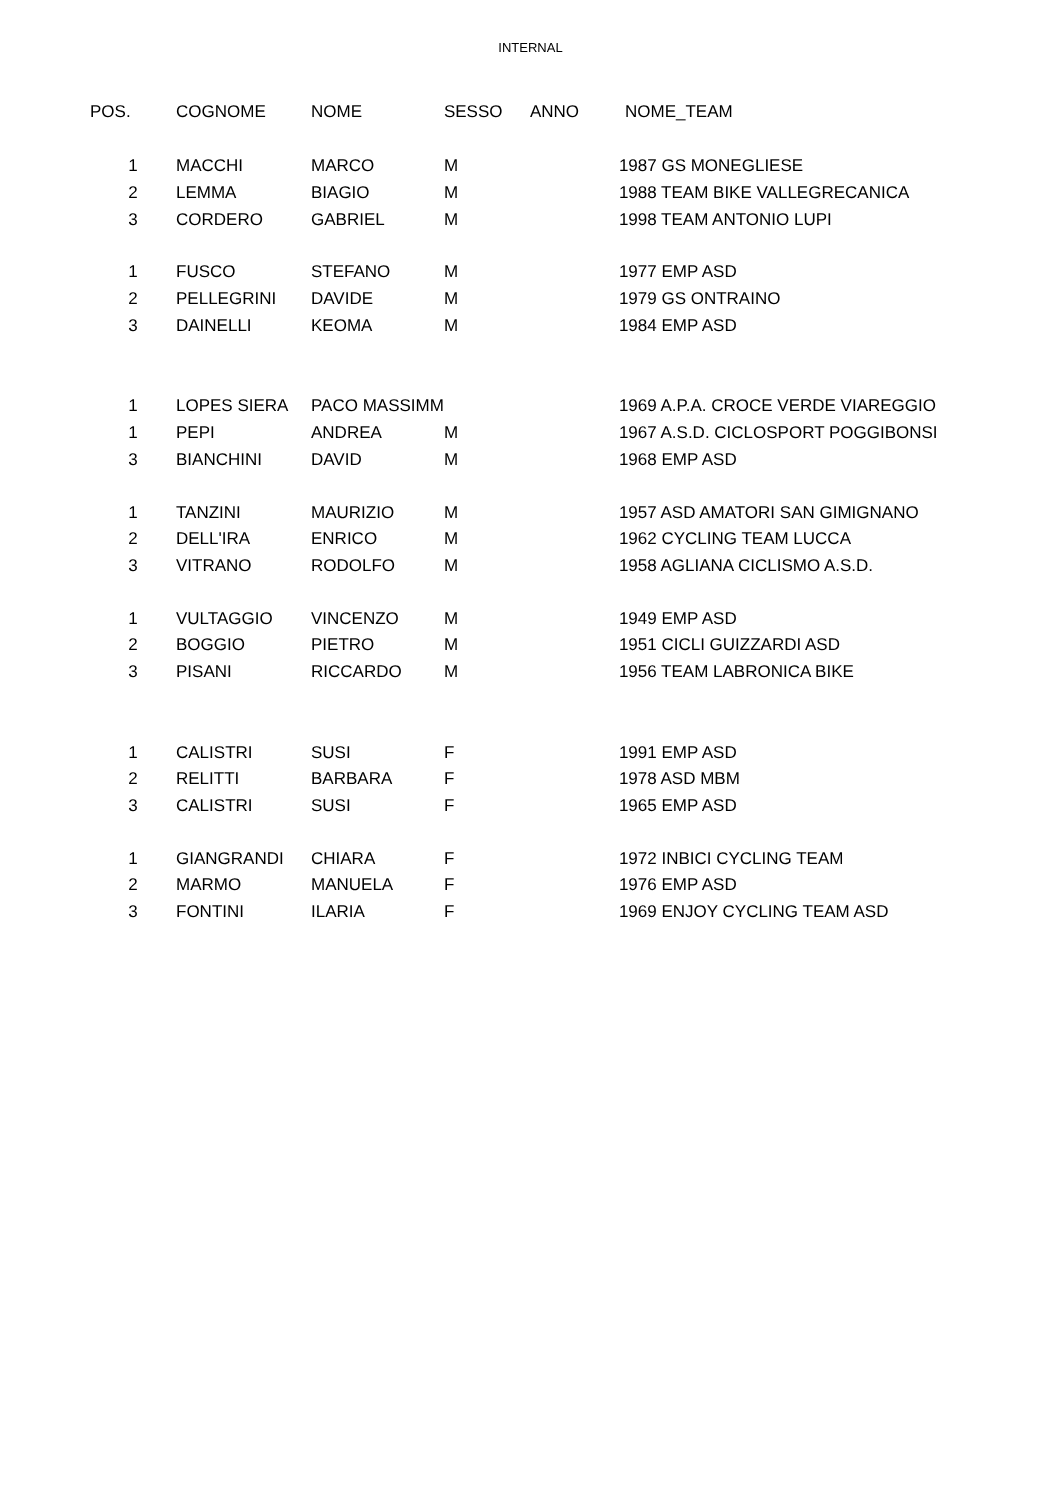INTERNAL
| POS. | COGNOME | NOME | SESSO | ANNO | NOME_TEAM |
| --- | --- | --- | --- | --- | --- |
| 1 | MACCHI | MARCO | M | 1987 GS MONEGLIESE | |
| 2 | LEMMA | BIAGIO | M | 1988 TEAM BIKE VALLEGRECANICA | |
| 3 | CORDERO | GABRIEL | M | 1998 TEAM ANTONIO LUPI | |
| 1 | FUSCO | STEFANO | M | 1977 EMP ASD | |
| 2 | PELLEGRINI | DAVIDE | M | 1979 GS ONTRAINO | |
| 3 | DAINELLI | KEOMA | M | 1984 EMP ASD | |
| 1 | LOPES SIERA | PACO MASSIMM | | 1969 A.P.A. CROCE VERDE VIAREGGIO | |
| 1 | PEPI | ANDREA | M | 1967 A.S.D. CICLOSPORT POGGIBONSI | |
| 3 | BIANCHINI | DAVID | M | 1968 EMP ASD | |
| 1 | TANZINI | MAURIZIO | M | 1957 ASD AMATORI SAN GIMIGNANO | |
| 2 | DELL'IRA | ENRICO | M | 1962 CYCLING TEAM LUCCA | |
| 3 | VITRANO | RODOLFO | M | 1958 AGLIANA CICLISMO A.S.D. | |
| 1 | VULTAGGIO | VINCENZO | M | 1949 EMP ASD | |
| 2 | BOGGIO | PIETRO | M | 1951 CICLI GUIZZARDI ASD | |
| 3 | PISANI | RICCARDO | M | 1956 TEAM LABRONICA BIKE | |
| 1 | CALISTRI | SUSI | F | 1991 EMP ASD | |
| 2 | RELITTI | BARBARA | F | 1978 ASD MBM | |
| 3 | CALISTRI | SUSI | F | 1965 EMP ASD | |
| 1 | GIANGRANDI | CHIARA | F | 1972 INBICI CYCLING TEAM | |
| 2 | MARMO | MANUELA | F | 1976 EMP ASD | |
| 3 | FONTINI | ILARIA | F | 1969 ENJOY CYCLING TEAM ASD | |